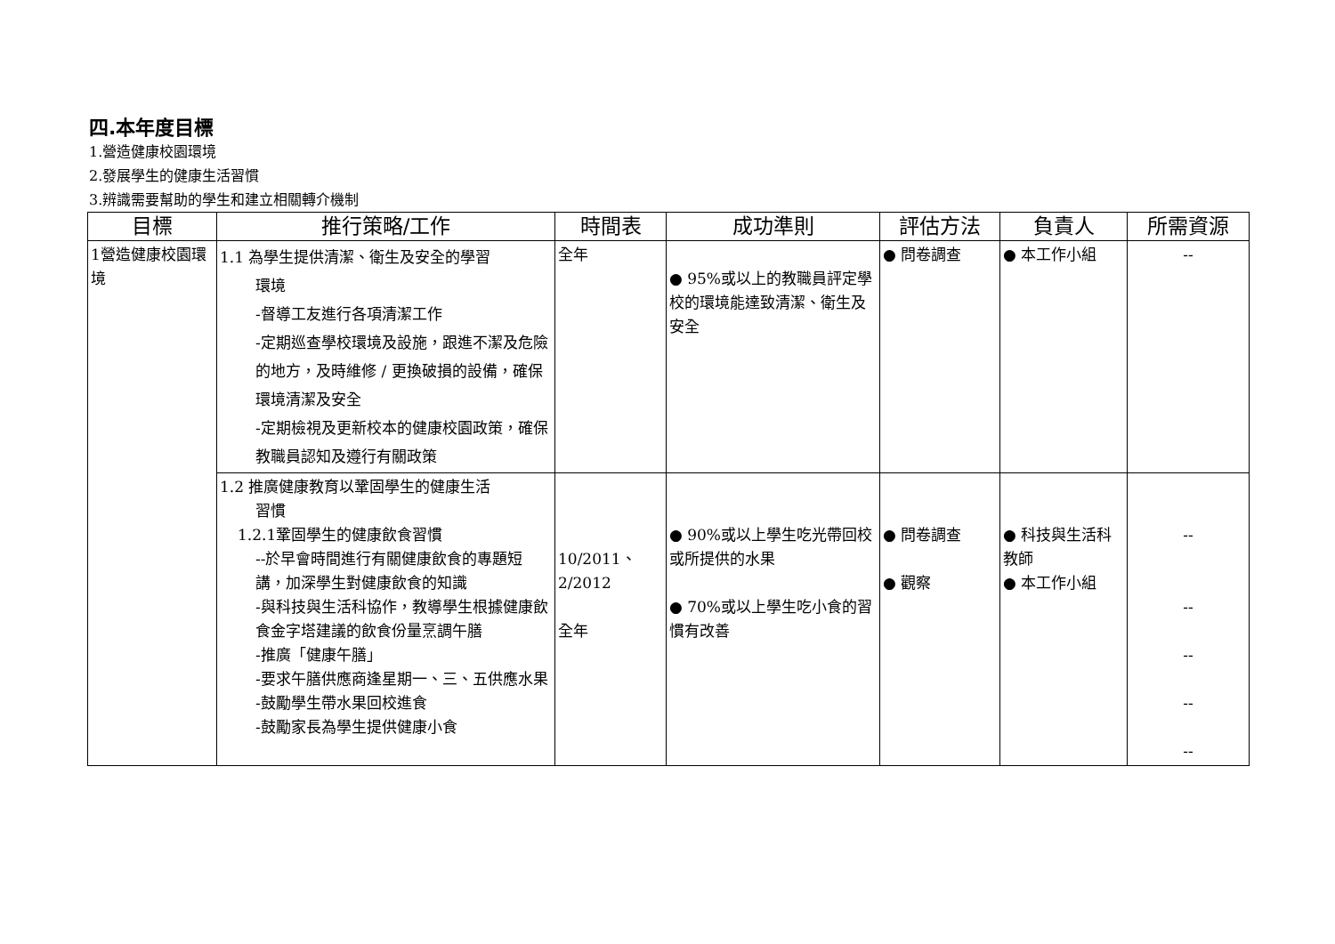四.本年度目標
1.營造健康校園環境
2.發展學生的健康生活習慣
3.辨識需要幫助的學生和建立相關轉介機制
| 目標 | 推行策略/工作 | 時間表 | 成功準則 | 評估方法 | 負責人 | 所需資源 |
| --- | --- | --- | --- | --- | --- | --- |
| 1營造健康校園環境 | 1.1 為學生提供清潔、衛生及安全的學習 環境 -督導工友進行各項清潔工作 -定期巡查學校環境及設施，跟進不潔及危險的地方，及時維修 / 更換破損的設備，確保環境清潔及安全 -定期檢視及更新校本的健康校園政策，確保教職員認知及遵行有關政策 | 全年 | ● 95%或以上的教職員評定學校的環境能達致清潔、衛生及安全 | ● 問卷調查 | ● 本工作小組 | -- |
| | 1.2 推廣健康教育以鞏固學生的健康生活 習慣 1.2.1鞏固學生的健康飲食習慣 --於早會時間進行有關健康飲食的專題短講，加深學生對健康飲食的知識 -與科技與生活科協作，教導學生根據健康飲食金字塔建議的飲食份量烹調午膳 -推廣「健康午膳」 -要求午膳供應商逢星期一、三、五供應水果 -鼓勵學生帶水果回校進食 -鼓勵家長為學生提供健康小食 | 10/2011、 2/2012 全年 | ● 90%或以上學生吃光帶回校或所提供的水果 ● 70%或以上學生吃小食的習慣有改善 | ● 問卷調查 ● 觀察 | ● 科技與生活科教師 ● 本工作小組 | -- -- -- -- -- |